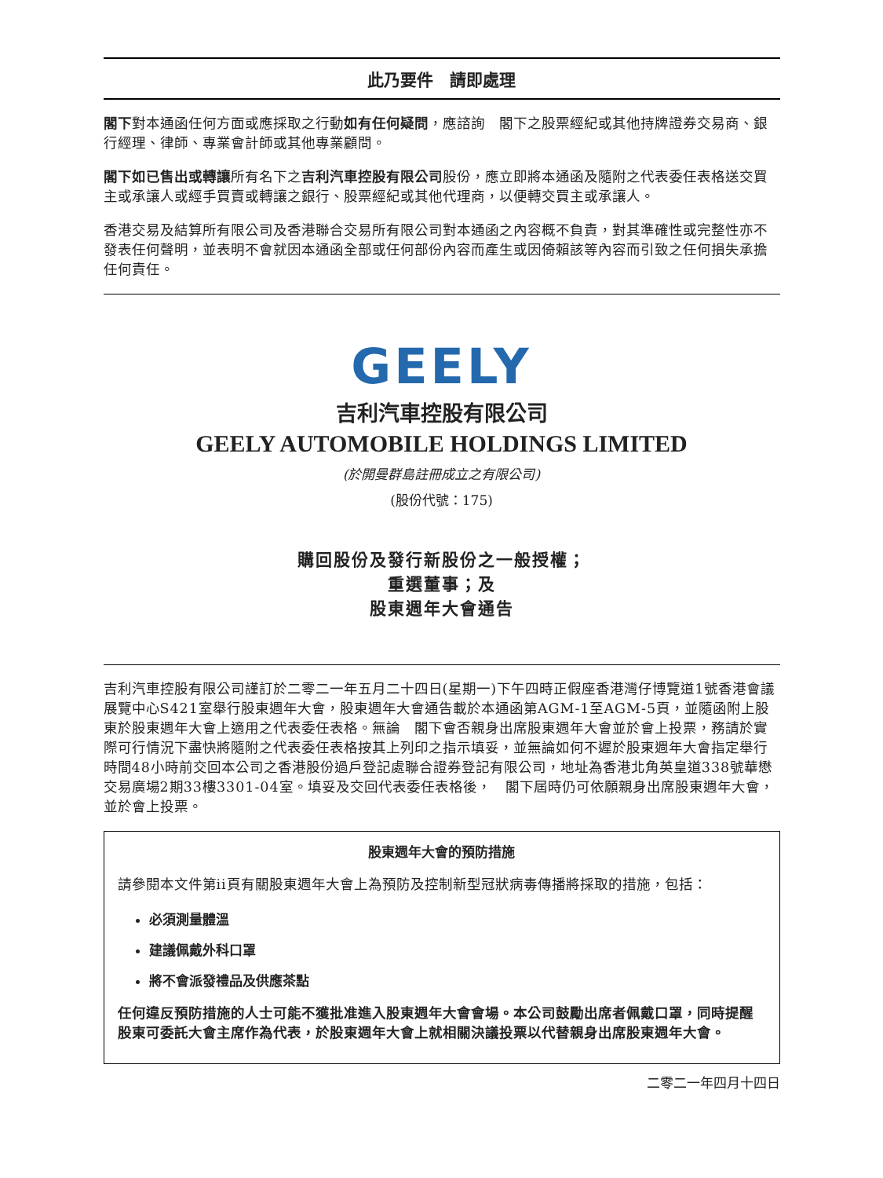此乃要件　請即處理
閣下對本通函任何方面或應採取之行動如有任何疑問，應諮詢　閣下之股票經紀或其他持牌證券交易商、銀行經理、律師、專業會計師或其他專業顧問。
閣下如已售出或轉讓所有名下之吉利汽車控股有限公司股份，應立即將本通函及隨附之代表委任表格送交買主或承讓人或經手買賣或轉讓之銀行、股票經紀或其他代理商，以便轉交買主或承讓人。
香港交易及結算所有限公司及香港聯合交易所有限公司對本通函之內容概不負責，對其準確性或完整性亦不發表任何聲明，並表明不會就因本通函全部或任何部份內容而產生或因倚賴該等內容而引致之任何損失承擔任何責任。
GEELY
吉利汽車控股有限公司
GEELY AUTOMOBILE HOLDINGS LIMITED
(於開曼群島註冊成立之有限公司)
(股份代號：175)
購回股份及發行新股份之一般授權；
重選董事；及
股東週年大會通告
吉利汽車控股有限公司謹訂於二零二一年五月二十四日(星期一)下午四時正假座香港灣仔博覽道1號香港會議展覽中心S421室舉行股東週年大會，股東週年大會通告載於本通函第AGM-1至AGM-5頁，並隨函附上股東於股東週年大會上適用之代表委任表格。無論　閣下會否親身出席股東週年大會並於會上投票，務請於實際可行情況下盡快將隨附之代表委任表格按其上列印之指示填妥，並無論如何不遲於股東週年大會指定舉行時間48小時前交回本公司之香港股份過戶登記處聯合證券登記有限公司，地址為香港北角英皇道338號華懋交易廣場2期33樓3301-04室。填妥及交回代表委任表格後，　閣下屆時仍可依願親身出席股東週年大會，並於會上投票。
股東週年大會的預防措施
請參閱本文件第ii頁有關股東週年大會上為預防及控制新型冠狀病毒傳播將採取的措施，包括：
必須測量體溫
建議佩戴外科口罩
將不會派發禮品及供應茶點
任何違反預防措施的人士可能不獲批准進入股東週年大會會場。本公司鼓勵出席者佩戴口罩，同時提醒股東可委託大會主席作為代表，於股東週年大會上就相關決議投票以代替親身出席股東週年大會。
二零二一年四月十四日